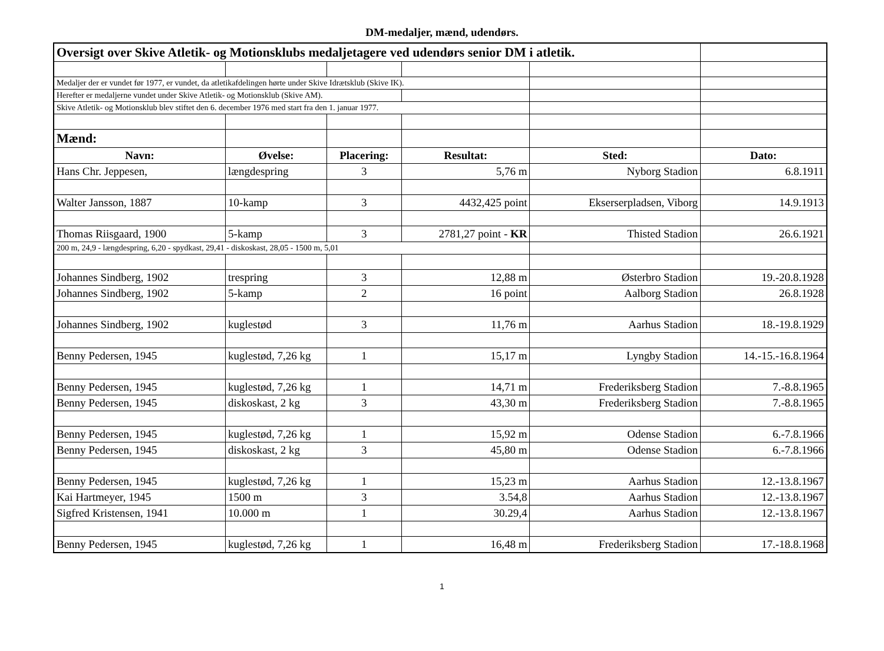DM-medaljer, mænd, udendørs.
| Oversigt over Skive Atletik- og Motionsklubs medaljetagere ved udendørs senior DM i atletik. | | | | | |
| Medaljer der er vundet før 1977, er vundet, da atletikafdelingen hørte under Skive Idrætsklub (Skive IK). | | | | | |
| Herefter er medaljerne vundet under Skive Atletik- og Motionsklub (Skive AM). | | | | | |
| Skive Atletik- og Motionsklub blev stiftet den 6. december 1976 med start fra den 1. januar 1977. | | | | | |
| Mænd: | | | | | |
| Navn: | Øvelse: | Placering: | Resultat: | Sted: | Dato: |
| Hans Chr. Jeppesen, | længdespring | 3 | 5,76 m | Nyborg Stadion | 6.8.1911 |
| Walter Jansson, 1887 | 10-kamp | 3 | 4432,425 point | Ekserserpladsen, Viborg | 14.9.1913 |
| Thomas Riisgaard, 1900 | 5-kamp | 3 | 2781,27 point - KR | Thisted Stadion | 26.6.1921 |
| 200 m, 24,9 - længdespring, 6,20 - spydkast, 29,41 - diskoskast, 28,05 - 1500 m, 5,01 | | | | | |
| Johannes Sindberg, 1902 | trespring | 3 | 12,88 m | Østerbro Stadion | 19.-20.8.1928 |
| Johannes Sindberg, 1902 | 5-kamp | 2 | 16 point | Aalborg Stadion | 26.8.1928 |
| Johannes Sindberg, 1902 | kuglestød | 3 | 11,76 m | Aarhus Stadion | 18.-19.8.1929 |
| Benny Pedersen, 1945 | kuglestød, 7,26 kg | 1 | 15,17 m | Lyngby Stadion | 14.-15.-16.8.1964 |
| Benny Pedersen, 1945 | kuglestød, 7,26 kg | 1 | 14,71 m | Frederiksberg Stadion | 7.-8.8.1965 |
| Benny Pedersen, 1945 | diskoskast, 2 kg | 3 | 43,30 m | Frederiksberg Stadion | 7.-8.8.1965 |
| Benny Pedersen, 1945 | kuglestød, 7,26 kg | 1 | 15,92 m | Odense Stadion | 6.-7.8.1966 |
| Benny Pedersen, 1945 | diskoskast, 2 kg | 3 | 45,80 m | Odense Stadion | 6.-7.8.1966 |
| Benny Pedersen, 1945 | kuglestød, 7,26 kg | 1 | 15,23 m | Aarhus Stadion | 12.-13.8.1967 |
| Kai Hartmeyer, 1945 | 1500 m | 3 | 3.54,8 | Aarhus Stadion | 12.-13.8.1967 |
| Sigfred Kristensen, 1941 | 10.000 m | 1 | 30.29,4 | Aarhus Stadion | 12.-13.8.1967 |
| Benny Pedersen, 1945 | kuglestød, 7,26 kg | 1 | 16,48 m | Frederiksberg Stadion | 17.-18.8.1968 |
1